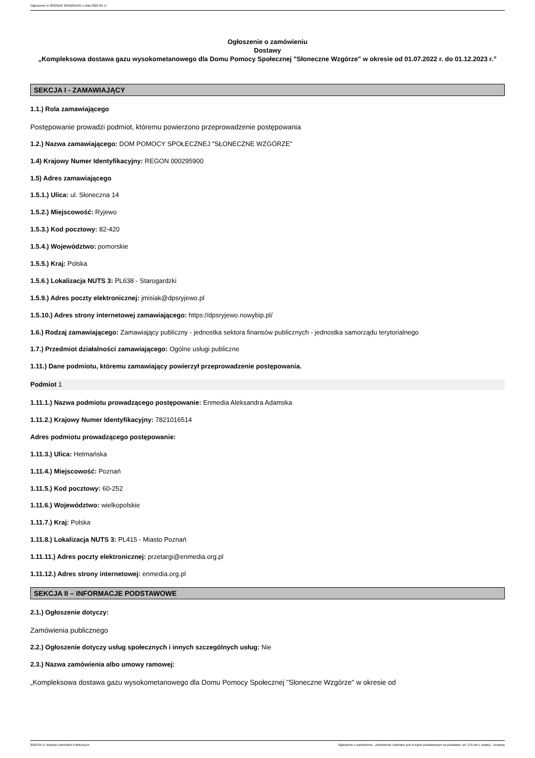Ogłoszenie nr 2022/BZP 00162654/01 z dnia 2022-05-17
Ogłoszenie o zamówieniu
Dostawy
„Kompleksowa dostawa gazu wysokometanowego dla Domu Pomocy Społecznej "Słoneczne Wzgórze" w okresie od 01.07.2022 r. do 01.12.2023 r.”
SEKCJA I - ZAMAWIAJĄCY
1.1.) Rola zamawiającego
Postępowanie prowadzi podmiot, któremu powierzono przeprowadzenie postępowania
1.2.) Nazwa zamawiającego: DOM POMOCY SPOŁECZNEJ "SŁONECZNE WZGÓRZE"
1.4) Krajowy Numer Identyfikacyjny: REGON 000295900
1.5) Adres zamawiającego
1.5.1.) Ulica: ul. Słoneczna 14
1.5.2.) Miejscowość: Ryjewo
1.5.3.) Kod pocztowy: 82-420
1.5.4.) Województwo: pomorskie
1.5.5.) Kraj: Polska
1.5.6.) Lokalizacja NUTS 3: PL638 - Starogardzki
1.5.9.) Adres poczty elektronicznej: jmisiak@dpsryjewo.pl
1.5.10.) Adres strony internetowej zamawiającego: https://dpsryjewo.nowybip.pl/
1.6.) Rodzaj zamawiającego: Zamawiający publiczny - jednostka sektora finansów publicznych - jednostka samorządu terytorialnego
1.7.) Przedmiot działalności zamawiającego: Ogólne usługi publiczne
1.11.) Dane podmiotu, któremu zamawiający powierzył przeprowadzenie postępowania.
Podmiot 1
1.11.1.) Nazwa podmiotu prowadzącego postępowanie: Enmedia Aleksandra Adamska
1.11.2.) Krajowy Numer Identyfikacyjny: 7821016514
Adres podmiotu prowadzącego postępowanie:
1.11.3.) Ulica: Hetmańska
1.11.4.) Miejscowość: Poznań
1.11.5.) Kod pocztowy: 60-252
1.11.6.) Województwo: wielkopolskie
1.11.7.) Kraj: Polska
1.11.8.) Lokalizacja NUTS 3: PL415 - Miasto Poznań
1.11.11.) Adres poczty elektronicznej: przetargi@enmedia.org.pl
1.11.12.) Adres strony internetowej: enmedia.org.pl
SEKCJA II – INFORMACJE PODSTAWOWE
2.1.) Ogłoszenie dotyczy:
Zamówienia publicznego
2.2.) Ogłoszenie dotyczy usług społecznych i innych szczególnych usług: Nie
2.3.) Nazwa zamówienia albo umowy ramowej:
„Kompleksowa dostawa gazu wysokometanowego dla Domu Pomocy Społecznej "Słoneczne Wzgórze" w okresie od
2022-05-17 Biuletyn Zamówień Publicznych Ogłoszenie o zamówieniu - Zamówienie udzielane jest w trybie podstawowym na podstawie: art. 275 pkt 1 ustawy - Dostawy